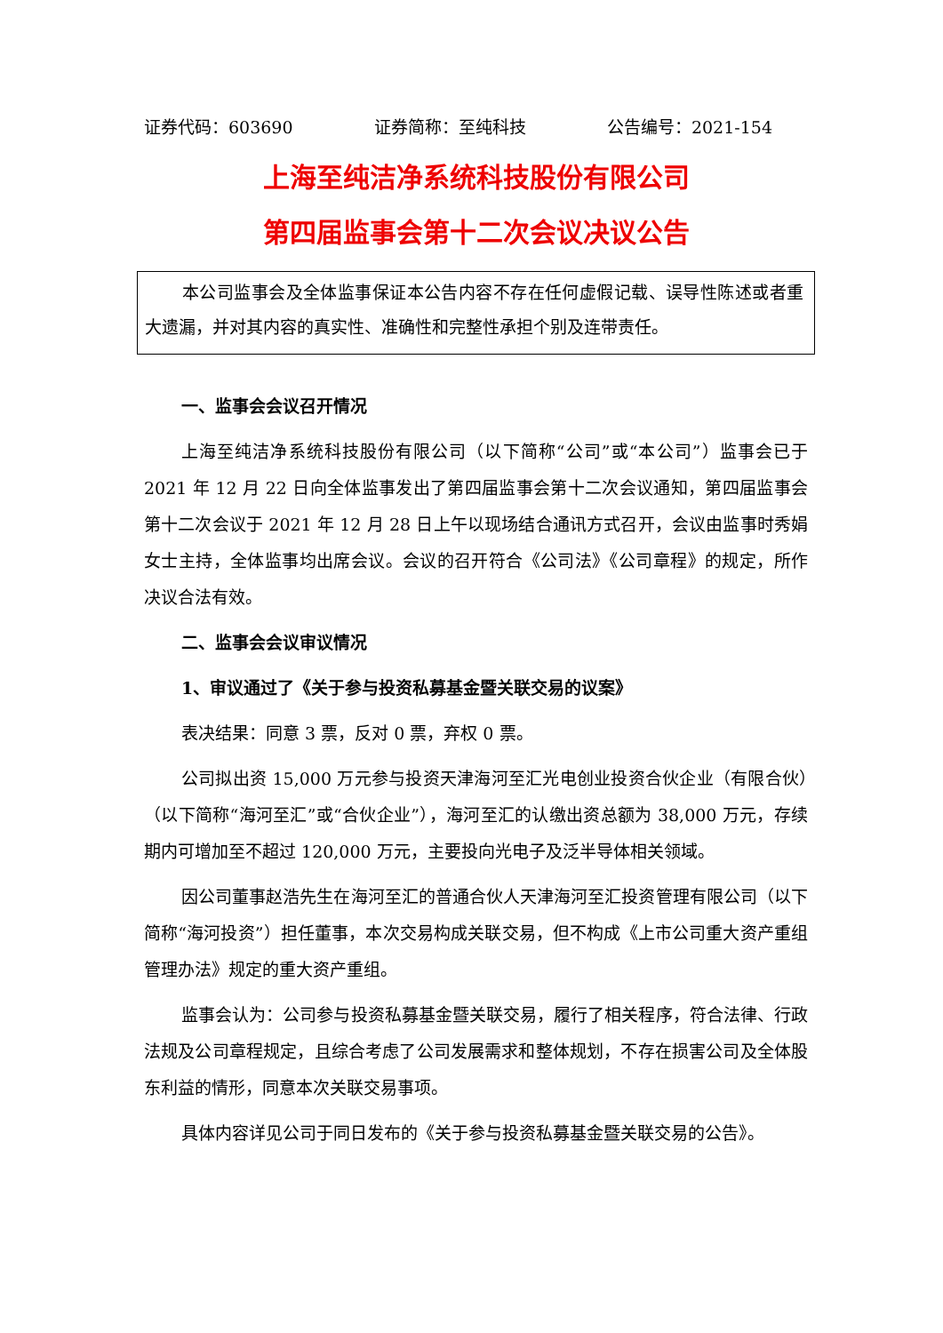证券代码：603690 证券简称：至纯科技 公告编号：2021-154
上海至纯洁净系统科技股份有限公司
第四届监事会第十二次会议决议公告
本公司监事会及全体监事保证本公告内容不存在任何虚假记载、误导性陈述或者重大遗漏，并对其内容的真实性、准确性和完整性承担个别及连带责任。
一、监事会会议召开情况
上海至纯洁净系统科技股份有限公司（以下简称“公司”或“本公司”）监事会已于 2021 年 12 月 22 日向全体监事发出了第四届监事会第十二次会议通知，第四届监事会第十二次会议于 2021 年 12 月 28 日上午以现场结合通讯方式召开，会议由监事时秀娟女士主持，全体监事均出席会议。会议的召开符合《公司法》《公司章程》的规定，所作决议合法有效。
二、监事会会议审议情况
1、审议通过了《关于参与投资私募基金暨关联交易的议案》
表决结果：同意 3 票，反对 0 票，弃权 0 票。
公司拟出资 15,000 万元参与投资天津海河至汇光电创业投资合伙企业（有限合伙）（以下简称“海河至汇”或“合伙企业”），海河至汇的认缴出资总额为 38,000 万元，存续期内可增加至不超过 120,000 万元，主要投向光电子及泛半导体相关领域。
因公司董事赵浩先生在海河至汇的普通合伙人天津海河至汇投资管理有限公司（以下简称“海河投资”）担任董事，本次交易构成关联交易，但不构成《上市公司重大资产重组管理办法》规定的重大资产重组。
监事会认为：公司参与投资私募基金暨关联交易，履行了相关程序，符合法律、行政法规及公司章程规定，且综合考虑了公司发展需求和整体规划，不存在损害公司及全体股东利益的情形，同意本次关联交易事项。
具体内容详见公司于同日发布的《关于参与投资私募基金暨关联交易的公告》。